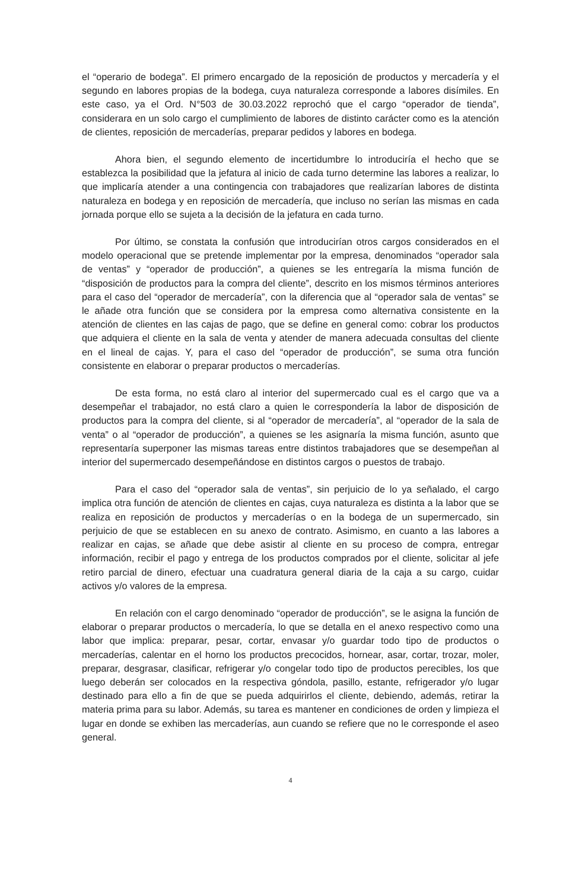el “operario de bodega”. El primero encargado de la reposición de productos y mercadería y el segundo en labores propias de la bodega, cuya naturaleza corresponde a labores disímiles. En este caso, ya el Ord. N°503 de 30.03.2022 reprochó que el cargo “operador de tienda”, considerara en un solo cargo el cumplimiento de labores de distinto carácter como es la atención de clientes, reposición de mercaderías, preparar pedidos y labores en bodega.
Ahora bien, el segundo elemento de incertidumbre lo introduciría el hecho que se establezca la posibilidad que la jefatura al inicio de cada turno determine las labores a realizar, lo que implicaría atender a una contingencia con trabajadores que realizarían labores de distinta naturaleza en bodega y en reposición de mercadería, que incluso no serían las mismas en cada jornada porque ello se sujeta a la decisión de la jefatura en cada turno.
Por último, se constata la confusión que introducirían otros cargos considerados en el modelo operacional que se pretende implementar por la empresa, denominados “operador sala de ventas” y “operador de producción”, a quienes se les entregaría la misma función de “disposición de productos para la compra del cliente”, descrito en los mismos términos anteriores para el caso del “operador de mercadería”, con la diferencia que al “operador sala de ventas” se le añade otra función que se considera por la empresa como alternativa consistente en la atención de clientes en las cajas de pago, que se define en general como: cobrar los productos que adquiera el cliente en la sala de venta y atender de manera adecuada consultas del cliente en el lineal de cajas. Y, para el caso del “operador de producción”, se suma otra función consistente en elaborar o preparar productos o mercaderías.
De esta forma, no está claro al interior del supermercado cual es el cargo que va a desempeñar el trabajador, no está claro a quien le correspondería la labor de disposición de productos para la compra del cliente, si al “operador de mercadería”, al “operador de la sala de venta” o al “operador de producción”, a quienes se les asignaría la misma función, asunto que representaría superponer las mismas tareas entre distintos trabajadores que se desempeñan al interior del supermercado desempeñándose en distintos cargos o puestos de trabajo.
Para el caso del “operador sala de ventas”, sin perjuicio de lo ya señalado, el cargo implica otra función de atención de clientes en cajas, cuya naturaleza es distinta a la labor que se realiza en reposición de productos y mercaderías o en la bodega de un supermercado, sin perjuicio de que se establecen en su anexo de contrato. Asimismo, en cuanto a las labores a realizar en cajas, se añade que debe asistir al cliente en su proceso de compra, entregar información, recibir el pago y entrega de los productos comprados por el cliente, solicitar al jefe retiro parcial de dinero, efectuar una cuadratura general diaria de la caja a su cargo, cuidar activos y/o valores de la empresa.
En relación con el cargo denominado “operador de producción”, se le asigna la función de elaborar o preparar productos o mercadería, lo que se detalla en el anexo respectivo como una labor que implica: preparar, pesar, cortar, envasar y/o guardar todo tipo de productos o mercaderías, calentar en el horno los productos precocidos, hornear, asar, cortar, trozar, moler, preparar, desgrasar, clasificar, refrigerar y/o congelar todo tipo de productos perecibles, los que luego deberán ser colocados en la respectiva góndola, pasillo, estante, refrigerador y/o lugar destinado para ello a fin de que se pueda adquirirlos el cliente, debiendo, además, retirar la materia prima para su labor. Además, su tarea es mantener en condiciones de orden y limpieza el lugar en donde se exhiben las mercaderías, aun cuando se refiere que no le corresponde el aseo general.
4